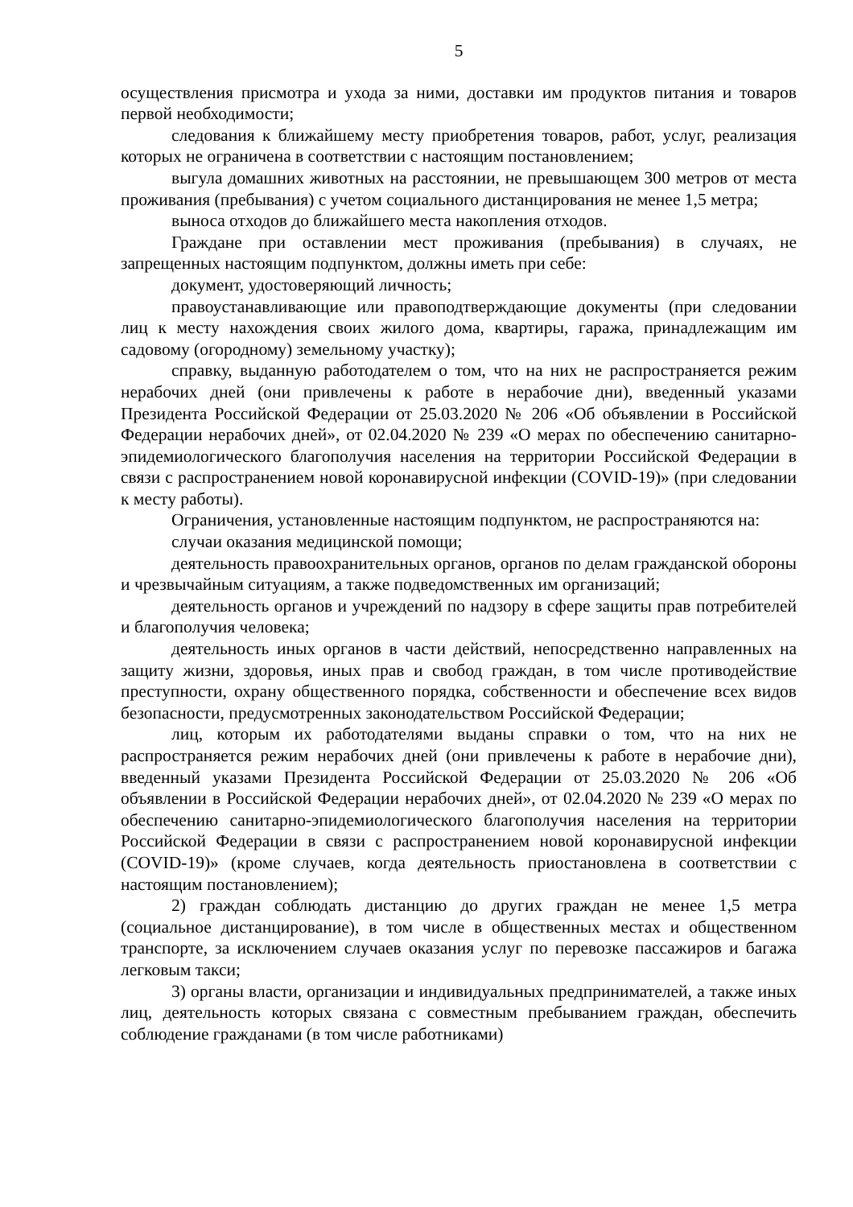5
осуществления присмотра и ухода за ними, доставки им продуктов питания и товаров первой необходимости;
следования к ближайшему месту приобретения товаров, работ, услуг, реализация которых не ограничена в соответствии с настоящим постановлением;
выгула домашних животных на расстоянии, не превышающем 300 метров от места проживания (пребывания) с учетом социального дистанцирования не менее 1,5 метра;
выноса отходов до ближайшего места накопления отходов.
Граждане при оставлении мест проживания (пребывания) в случаях, не запрещенных настоящим подпунктом, должны иметь при себе:
документ, удостоверяющий личность;
правоустанавливающие или правоподтверждающие документы (при следовании лиц к месту нахождения своих жилого дома, квартиры, гаража, принадлежащим им садовому (огородному) земельному участку);
справку, выданную работодателем о том, что на них не распространяется режим нерабочих дней (они привлечены к работе в нерабочие дни), введенный указами Президента Российской Федерации от 25.03.2020 № 206 «Об объявлении в Российской Федерации нерабочих дней», от 02.04.2020 № 239 «О мерах по обеспечению санитарно-эпидемиологического благополучия населения на территории Российской Федерации в связи с распространением новой коронавирусной инфекции (COVID-19)» (при следовании к месту работы).
Ограничения, установленные настоящим подпунктом, не распространяются на:
случаи оказания медицинской помощи;
деятельность правоохранительных органов, органов по делам гражданской обороны и чрезвычайным ситуациям, а также подведомственных им организаций;
деятельность органов и учреждений по надзору в сфере защиты прав потребителей и благополучия человека;
деятельность иных органов в части действий, непосредственно направленных на защиту жизни, здоровья, иных прав и свобод граждан, в том числе противодействие преступности, охрану общественного порядка, собственности и обеспечение всех видов безопасности, предусмотренных законодательством Российской Федерации;
лиц, которым их работодателями выданы справки о том, что на них не распространяется режим нерабочих дней (они привлечены к работе в нерабочие дни), введенный указами Президента Российской Федерации от 25.03.2020 № 206 «Об объявлении в Российской Федерации нерабочих дней», от 02.04.2020 № 239 «О мерах по обеспечению санитарно-эпидемиологического благополучия населения на территории Российской Федерации в связи с распространением новой коронавирусной инфекции (COVID-19)» (кроме случаев, когда деятельность приостановлена в соответствии с настоящим постановлением);
2) граждан соблюдать дистанцию до других граждан не менее 1,5 метра (социальное дистанцирование), в том числе в общественных местах и общественном транспорте, за исключением случаев оказания услуг по перевозке пассажиров и багажа легковым такси;
3) органы власти, организации и индивидуальных предпринимателей, а также иных лиц, деятельность которых связана с совместным пребыванием граждан, обеспечить соблюдение гражданами (в том числе работниками)